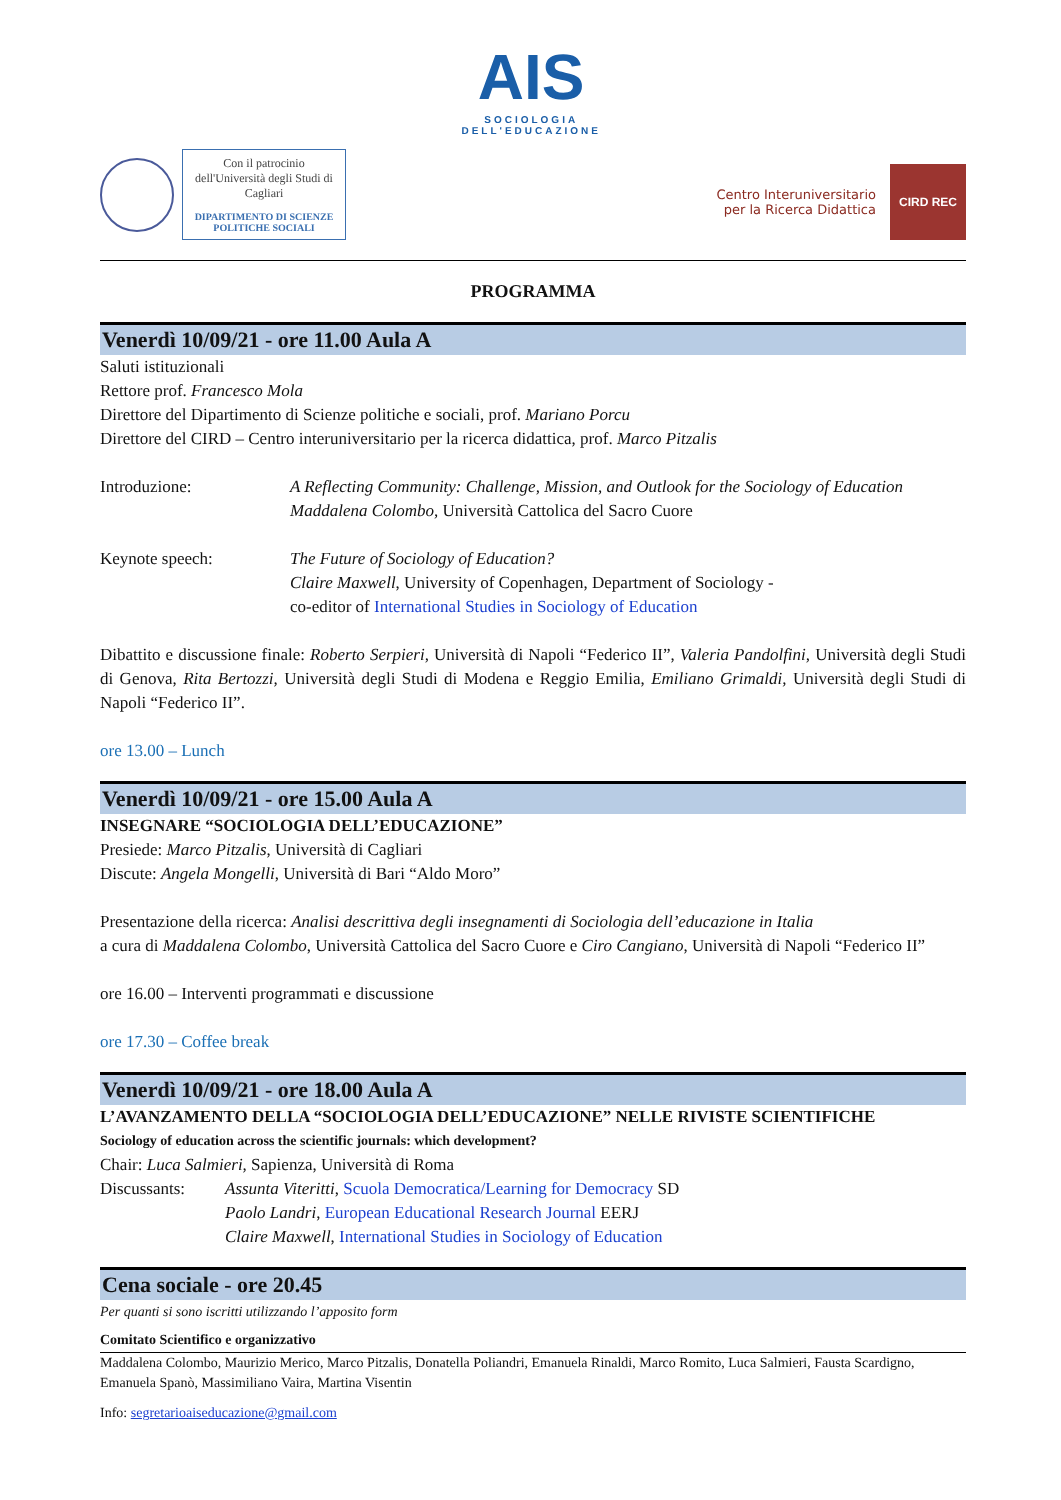Con il patrocinio dell'Università degli Studi di Cagliari
DIPARTIMENTO DI SCIENZE POLITICHE SOCIALI
AIS
SOCIOLOGIA
DELL'EDUCAZIONE
Centro Interuniversitario
per la Ricerca Didattica
CIRD REC
PROGRAMMA
Venerdì 10/09/21 - ore 11.00 Aula A
Saluti istituzionali
Rettore prof. Francesco Mola
Direttore del Dipartimento di Scienze politiche e sociali, prof. Mariano Porcu
Direttore del CIRD – Centro interuniversitario per la ricerca didattica, prof. Marco Pitzalis
Introduzione: A Reflecting Community: Challenge, Mission, and Outlook for the Sociology of Education
Maddalena Colombo, Università Cattolica del Sacro Cuore
Keynote speech: The Future of Sociology of Education?
Claire Maxwell, University of Copenhagen, Department of Sociology -
co-editor of International Studies in Sociology of Education
Dibattito e discussione finale: Roberto Serpieri, Università di Napoli “Federico II”, Valeria Pandolfini, Università degli Studi di Genova, Rita Bertozzi, Università degli Studi di Modena e Reggio Emilia, Emiliano Grimaldi, Università degli Studi di Napoli “Federico II”.
ore 13.00 – Lunch
Venerdì 10/09/21 - ore 15.00 Aula A
INSEGNARE “SOCIOLOGIA DELL’EDUCAZIONE”
Presiede: Marco Pitzalis, Università di Cagliari
Discute: Angela Mongelli, Università di Bari “Aldo Moro”
Presentazione della ricerca: Analisi descrittiva degli insegnamenti di Sociologia dell’educazione in Italia
a cura di Maddalena Colombo, Università Cattolica del Sacro Cuore e Ciro Cangiano, Università di Napoli “Federico II”
ore 16.00 – Interventi programmati e discussione
ore 17.30 – Coffee break
Venerdì 10/09/21 - ore 18.00 Aula A
L’AVANZAMENTO DELLA “SOCIOLOGIA DELL’EDUCAZIONE” NELLE RIVISTE SCIENTIFICHE
Sociology of education across the scientific journals: which development?
Chair: Luca Salmieri, Sapienza, Università di Roma
Discussants: Assunta Viteritti, Scuola Democratica/Learning for Democracy SD
Paolo Landri, European Educational Research Journal EERJ
Claire Maxwell, International Studies in Sociology of Education
Cena sociale - ore 20.45
Per quanti si sono iscritti utilizzando l’apposito form
Comitato Scientifico e organizzativo
Maddalena Colombo, Maurizio Merico, Marco Pitzalis, Donatella Poliandri, Emanuela Rinaldi, Marco Romito, Luca Salmieri, Fausta Scardigno, Emanuela Spanò, Massimiliano Vaira, Martina Visentin
Info: segretarioaiseducazione@gmail.com